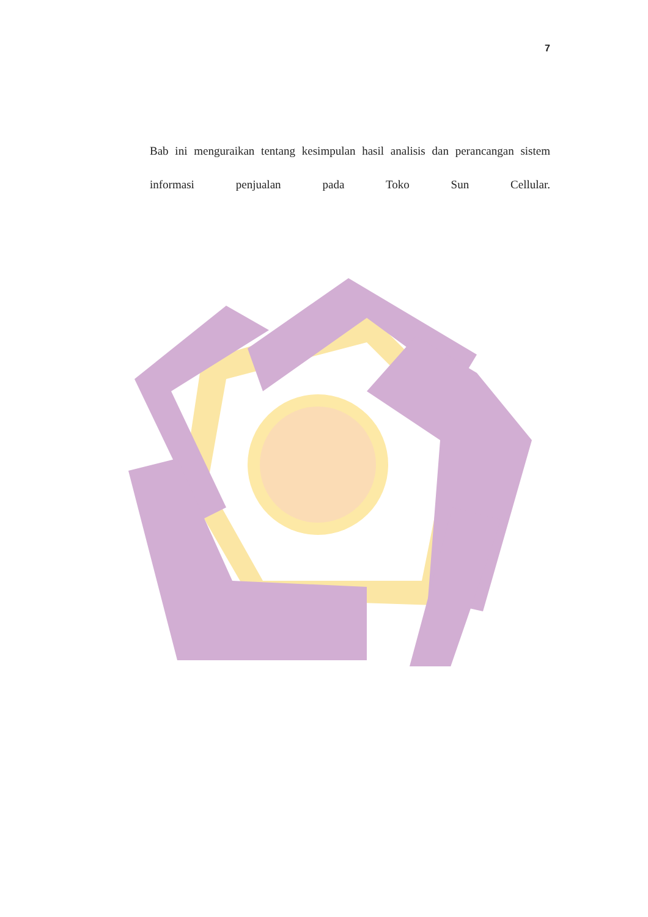7
Bab ini menguraikan tentang kesimpulan hasil analisis dan perancangan sistem informasi penjualan pada Toko Sun Cellular.